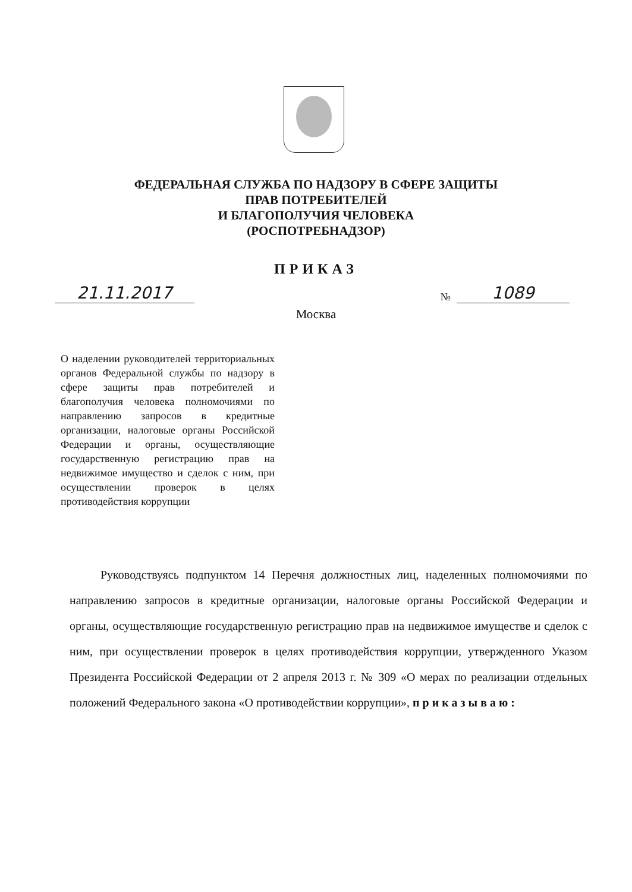ФЕДЕРАЛЬНАЯ СЛУЖБА ПО НАДЗОРУ В СФЕРЕ ЗАЩИТЫ
ПРАВ ПОТРЕБИТЕЛЕЙ
И БЛАГОПОЛУЧИЯ ЧЕЛОВЕКА
(РОСПОТРЕБНАДЗОР)
ПРИКАЗ
21.11.2017
№ 1089
Москва
О наделении руководителей территориальных органов Федеральной службы по надзору в сфере защиты прав потребителей и благополучия человека полномочиями по направлению запросов в кредитные организации, налоговые органы Российской Федерации и органы, осуществляющие государственную регистрацию прав на недвижимое имущество и сделок с ним, при осуществлении проверок в целях противодействия коррупции
Руководствуясь подпунктом 14 Перечня должностных лиц, наделенных полномочиями по направлению запросов в кредитные организации, налоговые органы Российской Федерации и органы, осуществляющие государственную регистрацию прав на недвижимое имуществе и сделок с ним, при осуществлении проверок в целях противодействия коррупции, утвержденного Указом Президента Российской Федерации от 2 апреля 2013 г. № 309 «О мерах по реализации отдельных положений Федерального закона «О противодействии коррупции», приказываю: